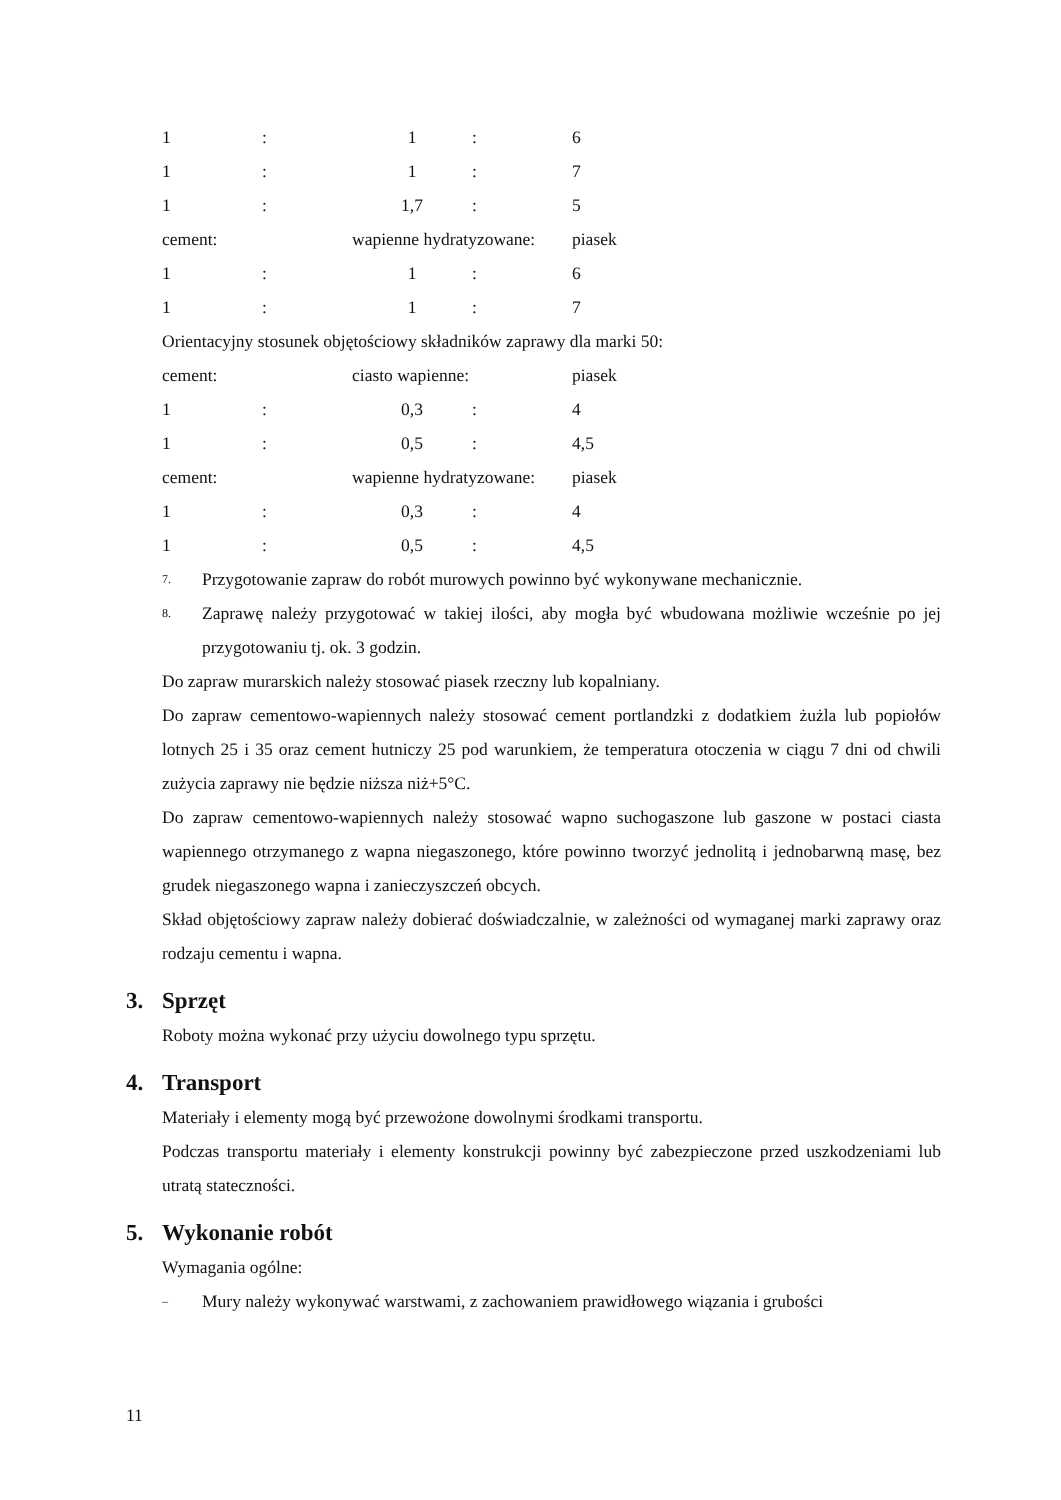| 1 | : | 1 | : | 6 |
| 1 | : | 1 | : | 7 |
| 1 | : | 1,7 | : | 5 |
| cement: | | wapienne hydratyzowane: | | piasek |
| 1 | : | 1 | : | 6 |
| 1 | : | 1 | : | 7 |
Orientacyjny stosunek objętościowy składników zaprawy dla marki 50:
| cement: | | ciasto wapienne: | | piasek |
| 1 | : | 0,3 | : | 4 |
| 1 | : | 0,5 | : | 4,5 |
| cement: | | wapienne hydratyzowane: | | piasek |
| 1 | : | 0,3 | : | 4 |
| 1 | : | 0,5 | : | 4,5 |
7. Przygotowanie zapraw do robót murowych powinno być wykonywane mechanicznie.
8. Zaprawę należy przygotować w takiej ilości, aby mogła być wbudowana możliwie wcześnie po jej przygotowaniu tj. ok. 3 godzin.
Do zapraw murarskich należy stosować piasek rzeczny lub kopalniany.
Do zapraw cementowo-wapiennych należy stosować cement portlandzki z dodatkiem żużla lub popiołów lotnych 25 i 35 oraz cement hutniczy 25 pod warunkiem, że temperatura otoczenia w ciągu 7 dni od chwili zużycia zaprawy nie będzie niższa niż+5°C.
Do zapraw cementowo-wapiennych należy stosować wapno suchogaszone lub gaszone w postaci ciasta wapiennego otrzymanego z wapna niegaszonego, które powinno tworzyć jednolitą i jednobarwną masę, bez grudek niegaszonego wapna i zanieczyszczeń obcych.
Skład objętościowy zapraw należy dobierać doświadczalnie, w zależności od wymaganej marki zaprawy oraz rodzaju cementu i wapna.
3. Sprzęt
Roboty można wykonać przy użyciu dowolnego typu sprzętu.
4. Transport
Materiały i elementy mogą być przewożone dowolnymi środkami transportu.
Podczas transportu materiały i elementy konstrukcji powinny być zabezpieczone przed uszkodzeniami lub utratą stateczności.
5. Wykonanie robót
Wymagania ogólne:
– Mury należy wykonywać warstwami, z zachowaniem prawidłowego wiązania i grubości
11